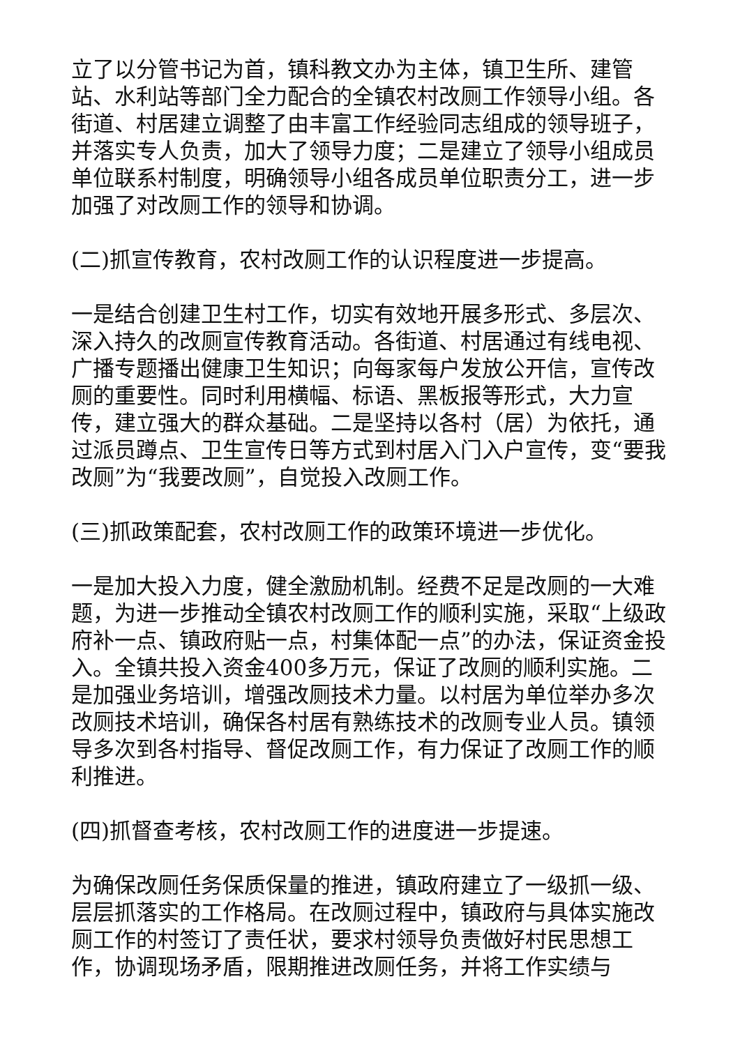立了以分管书记为首，镇科教文办为主体，镇卫生所、建管站、水利站等部门全力配合的全镇农村改厕工作领导小组。各街道、村居建立调整了由丰富工作经验同志组成的领导班子，并落实专人负责，加大了领导力度；二是建立了领导小组成员单位联系村制度，明确领导小组各成员单位职责分工，进一步加强了对改厕工作的领导和协调。
(二)抓宣传教育，农村改厕工作的认识程度进一步提高。
一是结合创建卫生村工作，切实有效地开展多形式、多层次、深入持久的改厕宣传教育活动。各街道、村居通过有线电视、广播专题播出健康卫生知识；向每家每户发放公开信，宣传改厕的重要性。同时利用横幅、标语、黑板报等形式，大力宣传，建立强大的群众基础。二是坚持以各村（居）为依托，通过派员蹲点、卫生宣传日等方式到村居入门入户宣传，变“要我改厕”为“我要改厕”，自觉投入改厕工作。
(三)抓政策配套，农村改厕工作的政策环境进一步优化。
一是加大投入力度，健全激励机制。经费不足是改厕的一大难题，为进一步推动全镇农村改厕工作的顺利实施，采取“上级政府补一点、镇政府贴一点，村集体配一点”的办法，保证资金投入。全镇共投入资金400多万元，保证了改厕的顺利实施。二是加强业务培训，增强改厕技术力量。以村居为单位举办多次改厕技术培训，确保各村居有熟练技术的改厕专业人员。镇领导多次到各村指导、督促改厕工作，有力保证了改厕工作的顺利推进。
(四)抓督查考核，农村改厕工作的进度进一步提速。
为确保改厕任务保质保量的推进，镇政府建立了一级抓一级、层层抓落实的工作格局。在改厕过程中，镇政府与具体实施改厕工作的村签订了责任状，要求村领导负责做好村民思想工作，协调现场矛盾，限期推进改厕任务，并将工作实绩与